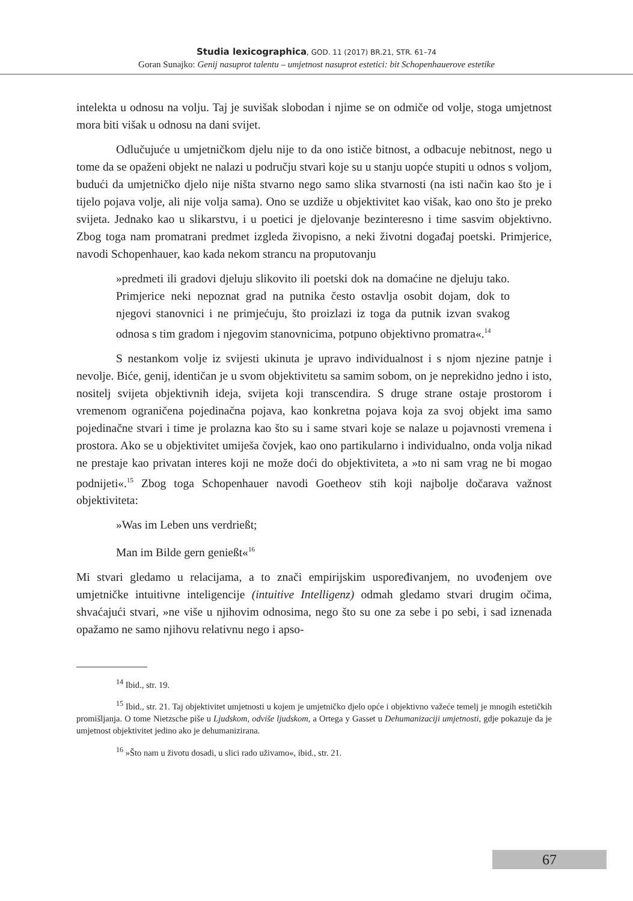Studia lexicographica, GOD. 11 (2017) BR.21, STR. 61–74
Goran Sunajko: Genij nasuprot talentu – umjetnost nasuprot estetici: bit Schopenhauerove estetike
intelekta u odnosu na volju. Taj je suvišak slobodan i njime se on odmiče od volje, stoga umjetnost mora biti višak u odnosu na dani svijet.
Odlučujuće u umjetničkom djelu nije to da ono ističe bitnost, a odbacuje nebitnost, nego u tome da se opaženi objekt ne nalazi u području stvari koje su u stanju uopće stupiti u odnos s voljom, budući da umjetničko djelo nije ništa stvarno nego samo slika stvarnosti (na isti način kao što je i tijelo pojava volje, ali nije volja sama). Ono se uzdiže u objektivitet kao višak, kao ono što je preko svijeta. Jednako kao u slikarstvu, i u poetici je djelovanje bezinteresno i time sasvim objektivno. Zbog toga nam promatrani predmet izgleda živopisno, a neki životni događaj poetski. Primjerice, navodi Schopenhauer, kao kada nekom strancu na proputovanju
»predmeti ili gradovi djeluju slikovito ili poetski dok na domaćine ne djeluju tako. Primjerice neki nepoznat grad na putnika često ostavlja osobit dojam, dok to njegovi stanovnici i ne primjećuju, što proizlazi iz toga da putnik izvan svakog odnosa s tim gradom i njegovim stanovnicima, potpuno objektivno promatra«.<sup>14</sup>
S nestankom volje iz svijesti ukinuta je upravo individualnost i s njom njezine patnje i nevolje. Biće, genij, identičan je u svom objektivitetu sa samim sobom, on je neprekidno jedno i isto, nositelj svijeta objektivnih ideja, svijeta koji transcendira. S druge strane ostaje prostorom i vremenom ograničena pojedinačna pojava, kao konkretna pojava koja za svoj objekt ima samo pojedinačne stvari i time je prolazna kao što su i same stvari koje se nalaze u pojavnosti vremena i prostora. Ako se u objektivitet umiješa čovjek, kao ono partikularno i individualno, onda volja nikad ne prestaje kao privatan interes koji ne može doći do objektiviteta, a »to ni sam vrag ne bi mogao podnijeti«.<sup>15</sup> Zbog toga Schopenhauer navodi Goetheov stih koji najbolje dočarava važnost objektiviteta:
»Was im Leben uns verdrießt;
Man im Bilde gern genießt«<sup>16</sup>
Mi stvari gledamo u relacijama, a to znači empirijskim uspoređivanjem, no uvođenjem ove umjetničke intuitivne inteligencije (intuitive Intelligenz) odmah gledamo stvari drugim očima, shvaćajući stvari, »ne više u njihovim odnosima, nego što su one za sebe i po sebi, i sad iznenada opažamo ne samo njihovu relativnu nego i apso-
<sup>14</sup> Ibid., str. 19.
<sup>15</sup> Ibid., str. 21. Taj objektivitet umjetnosti u kojem je umjetničko djelo opće i objektivno važeće temelj je mnogih estetičkih promišljanja. O tome Nietzsche piše u Ljudskom, odviše ljudskom, a Ortega y Gasset u Dehumanizaciji umjetnosti, gdje pokazuje da je umjetnost objektivitet jedino ako je dehumanizirana.
<sup>16</sup> »Što nam u životu dosadi, u slici rado uživamo«, ibid., str. 21.
67